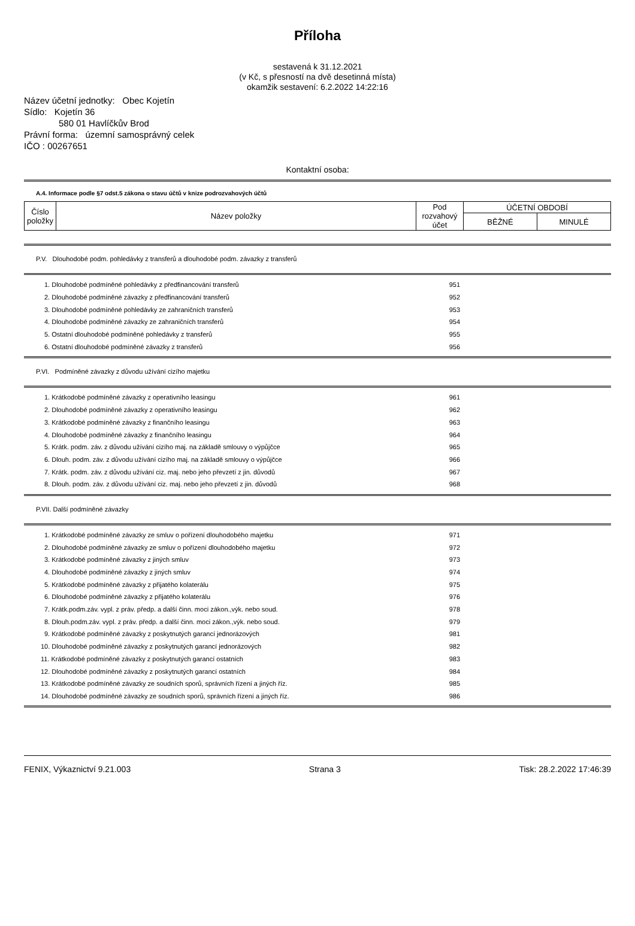Příloha
sestavená k 31.12.2021
(v Kč, s přesností na dvě desetinná místa)
okamžik sestavení: 6.2.2022 14:22:16
Název účetní jednotky: Obec Kojetín
Sídlo: Kojetín 36
580 01 Havlíčkův Brod
Právní forma: územní samosprávný celek
IČO : 00267651
Kontaktní osoba:
A.4. Informace podle §7 odst.5 zákona o stavu účtů v knize podrozvahových účtů
| Číslo položky | Název položky | Pod rozvahový účet | ÚČETNÍ OBDOBÍ | |
| | | | BĚŽNÉ | MINULÉ |
P.V. Dlouhodobé podm. pohledávky z transferů a dlouhodobé podm. závazky z transferů
| 1. Dlouhodobé podmíněné pohledávky z předfinancování transferů | 951 | |
| 2. Dlouhodobé podmíněné závazky z předfinancování transferů | 952 | |
| 3. Dlouhodobé podmíněné pohledávky ze zahraničních transferů | 953 | |
| 4. Dlouhodobé podmíněné závazky ze zahraničních transferů | 954 | |
| 5. Ostatní dlouhodobé podmíněné pohledávky z transferů | 955 | |
| 6. Ostatní dlouhodobé podmíněné závazky z transferů | 956 | |
P.VI. Podmíněné závazky z důvodu užívání cizího majetku
| 1. Krátkodobé podmíněné závazky z operativního leasingu | 961 | |
| 2. Dlouhodobé podmíněné závazky z operativního leasingu | 962 | |
| 3. Krátkodobé podmíněné závazky z finančního leasingu | 963 | |
| 4. Dlouhodobé podmíněné závazky z finančního leasingu | 964 | |
| 5. Krátk. podm. záv. z důvodu užívání cizího maj. na základě smlouvy o výpůjčce | 965 | |
| 6. Dlouh. podm. záv. z důvodu užívání cizího maj. na základě smlouvy o výpůjčce | 966 | |
| 7. Krátk. podm. záv. z důvodu užívání ciz. maj. nebo jeho převzetí z jin. důvodů | 967 | |
| 8. Dlouh. podm. záv. z důvodu užívání ciz. maj. nebo jeho převzetí z jin. důvodů | 968 | |
P.VII. Další podmíněné závazky
| 1. Krátkodobé podmíněné závazky ze smluv o pořízení dlouhodobého majetku | 971 | |
| 2. Dlouhodobé podmíněné závazky ze smluv o pořízení dlouhodobého majetku | 972 | |
| 3. Krátkodobé podmíněné závazky z jiných smluv | 973 | |
| 4. Dlouhodobé podmíněné závazky z jiných smluv | 974 | |
| 5. Krátkodobé podmíněné závazky z přijatého kolaterálu | 975 | |
| 6. Dlouhodobé podmíněné závazky z přijatého kolaterálu | 976 | |
| 7. Krátk.podm.záv. vypl. z práv. předp. a další činn. moci zákon.,výk. nebo soud. | 978 | |
| 8. Dlouh.podm.záv. vypl. z práv. předp. a další činn. moci zákon.,výk. nebo soud. | 979 | |
| 9. Krátkodobé podmíněné závazky z poskytnutých garancí jednorázových | 981 | |
| 10. Dlouhodobé podmíněné závazky z poskytnutých garancí jednorázových | 982 | |
| 11. Krátkodobé podmíněné závazky z poskytnutých garancí ostatních | 983 | |
| 12. Dlouhodobé podmíněné závazky z poskytnutých garancí ostatních | 984 | |
| 13. Krátkodobé podmíněné závazky ze soudních sporů, správních řízení a jiných říz. | 985 | |
| 14. Dlouhodobé podmíněné závazky ze soudních sporů, správních řízení a jiných říz. | 986 | |
FENIX, Výkaznictví 9.21.003 Strana 3 Tisk: 28.2.2022 17:46:39